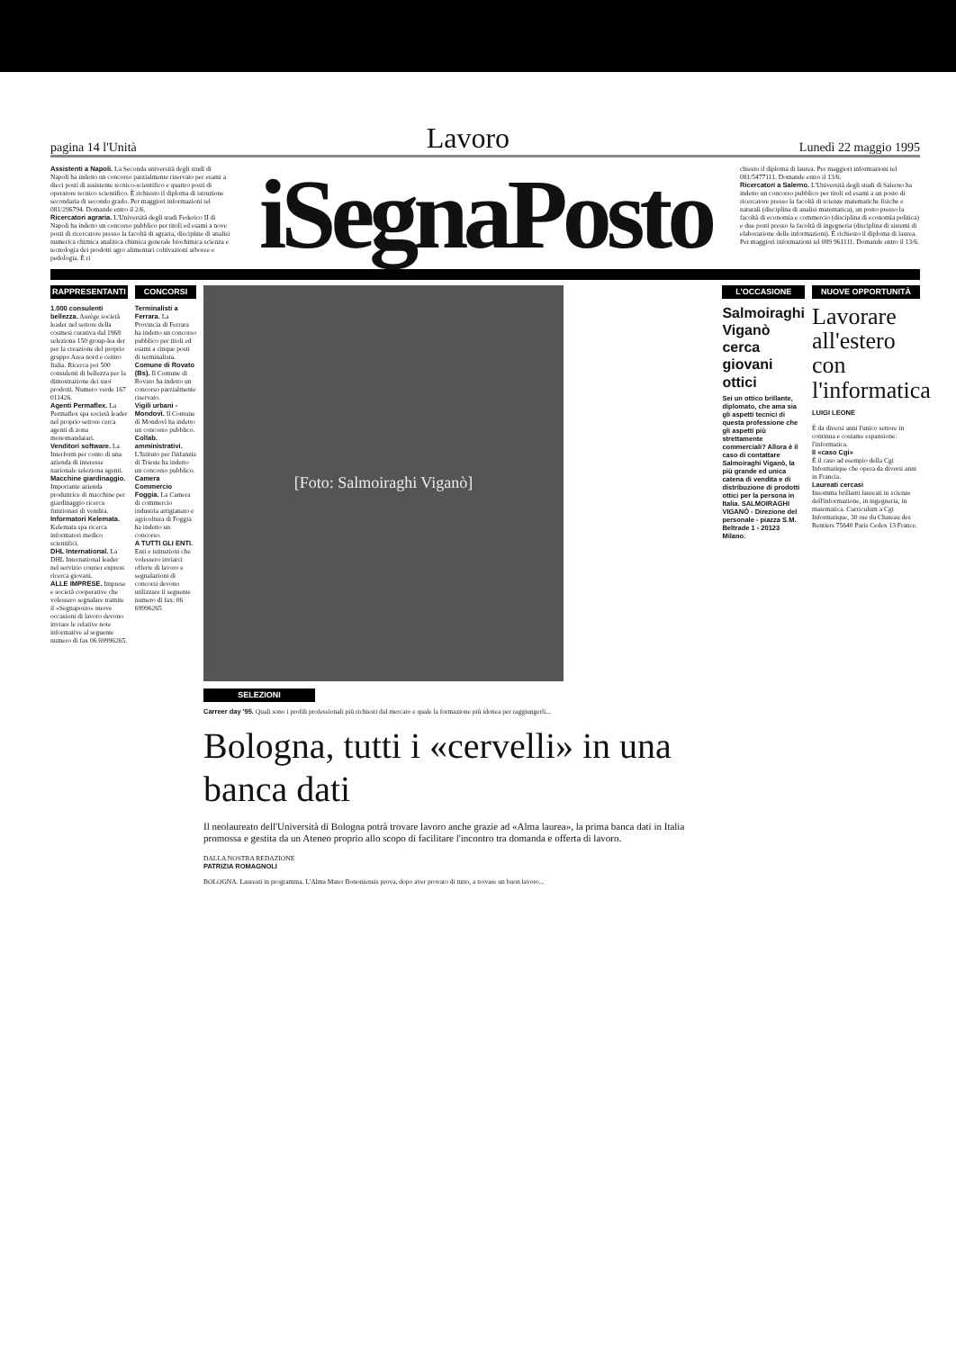pagina 14 l'Unità Lavoro Lunedì 22 maggio 1995
Assistenti a Napoli. La Seconda università degli studi di Napoli ha indetto un concorso parzialmente riservato per esami a dieci posti di assistente tecnico-scientifico e quattro posti di operatore tecnico scientifico. È richiesto il diploma di istruzione secondaria di secondo grado. Per maggiori informazioni tel 081/296794. Domande entro il 2/6.
Ricercatori agraria. L'Università degli studi Federico II di Napoli ha indetto un concorso pubblico per titoli ed esami a nove posti di ricercatore presso la facoltà di agraria, discipline di analisi numerica chimica analitica chimica generale biochimica scienza e tecnologia dei prodotti agro alimentari coltivazioni arboree e pedologia. È ri
iSegnaPosto
chiesto il diploma di laurea. Per maggiori informazioni tel 081/5477111. Domande entro il 13/6.
Ricercatori a Salerno. L'Università degli studi di Salerno ha indetto un concorso pubblico per titoli ed esami a un posto di ricercatore presso la facoltà di scienze matematiche fisiche e naturali (disciplina di analisi matematica), un posto presso la facoltà di economia e commercio (disciplina di economia politica) e due posti presso la facoltà di ingegneria (disciplina di sistemi di elaborazione delle informazioni). È richiesto il diploma di laurea. Per maggiori informazioni tel 089 961111. Domande entro il 13/6.
RAPPRESENTANTI
1.000 consulenti bellezza. Aurège società leader nel settore della cosmesi curativa dal 1968 seleziona 150 group-lea der per la creazione del proprio gruppo Area nord e centro Italia. Ricerca poi 500 consulenti di bellezza per la dimostrazione dei suoi prodotti. Numero verde 167 011426.
Agenti Permaflex. La Permaflex spa società leader nel proprio settore cerca agenti di zona monomandatari.
Venditori software. La Interform per conto di una azienda di interesse nazionale seleziona agenti.
Macchine giardinaggio. Importante azienda produttrice di macchine per giardinaggio ricerca funzionari di vendita.
Informatori Kelemata. Kelemata spa ricerca informatori medico scientifici.
DHL International. La DHL International leader nel servizio courier express ricerca giovani.
ALLE IMPRESE. Imprese e società cooperative che volessero segnalare tramite il «Segnaposto» nuove occasioni di lavoro devono inviare le relative note informative al seguente numero di fax 06 69996265.
CONCORSI
Terminalisti a Ferrara. La Provincia di Ferrara ha indetto un concorso pubblico per titoli ed esami a cinque posti di terminalista.
Comune di Rovato (Bs). Il Comune di Rovato ha indetto un concorso parzialmente riservato.
Vigili urbani - Mondovì. Il Comune di Mondovì ha indetto un concorso pubblico.
Collab. amministrativi. L'Istituto per l'infanzia di Trieste ha indetto un concorso pubblico.
Camera Commercio Foggia. La Camera di commercio industria artigianato e agricoltura di Foggia ha indetto un concorso.
A TUTTI GLI ENTI. Enti e istituzioni che volessero inviarci offerte di lavoro e segnalazioni di concorsi devono utilizzare il seguente numero di fax: 06 69996265
[Foto: Salmoiraghi Viganò]
SELEZIONI
Carreer day '95. Quali sono i profili professionali più richiesti dal mercato e quale la formazione più idonea per raggiungerli...
Bologna, tutti i «cervelli» in una banca dati
Il neolaureato dell'Università di Bologna potrà trovare lavoro anche grazie ad «Alma laurea», la prima banca dati in Italia promossa e gestita da un Ateneo proprio allo scopo di facilitare l'incontro tra domanda e offerta di lavoro.
DALLA NOSTRA REDAZIONE
PATRIZIA ROMAGNOLI
BOLOGNA. Laureati in programma. L'Alma Mater Bononiensis prova, dopo aver provato di tutto, a trovare un buon lavoro...
L'OCCASIONE
Salmoiraghi Viganò cerca giovani ottici
Sei un ottico brillante, diplomato, che ama sia gli aspetti tecnici di questa professione che gli aspetti più strettamente commerciali? Allora è il caso di contattare Salmoiraghi Viganò, la più grande ed unica catena di vendita e di distribuzione di prodotti ottici per la persona in Italia. SALMOIRAGHI VIGANÒ - Direzione del personale - piazza S.M. Beltrade 1 - 20123 Milano.
NUOVE OPPORTUNITÀ
Lavorare all'estero con l'informatica
LUIGI LEONE
È da diversi anni l'unico settore in continua e costante espansione: l'informatica.
Il «caso Cgi»
È il caso ad esempio della Cgi Informatique che opera da diversi anni in Francia.
Laureati cercasi
Insomma brillanti laureati in scienze dell'informazione, in ingegneria, in matematica. Curriculum a Cgi Informatique, 30 rue du Chateau des Rentiers 75640 Paris Cedex 13 France.